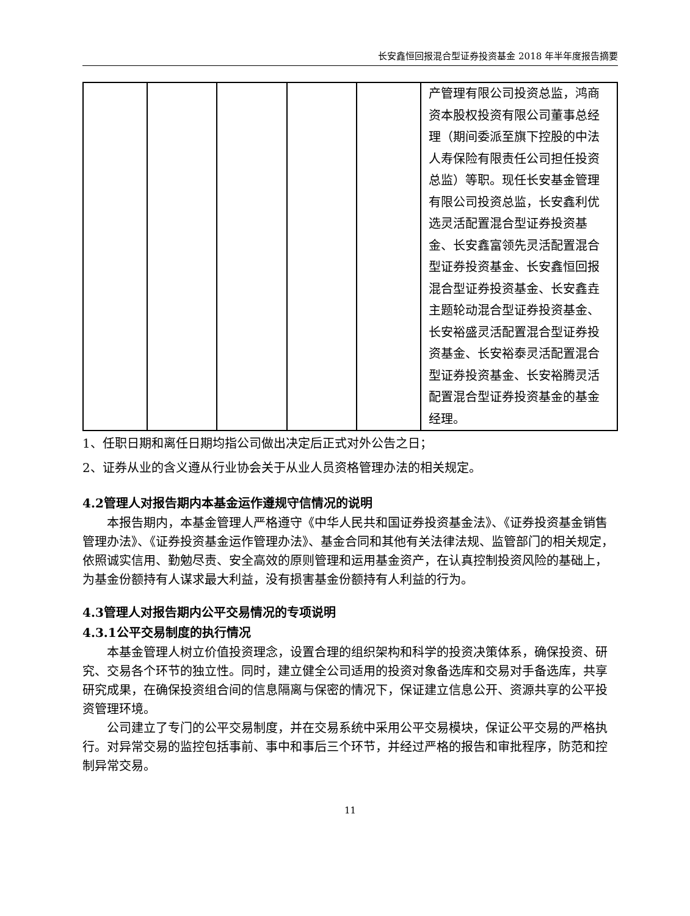长安鑫恒回报混合型证券投资基金 2018 年半年度报告摘要
| | | | | | 产管理有限公司投资总监，鸿商资本股权投资有限公司董事总经理（期间委派至旗下控股的中法人寿保险有限责任公司担任投资总监）等职。现任长安基金管理有限公司投资总监，长安鑫利优选灵活配置混合型证券投资基金、长安鑫富领先灵活配置混合型证券投资基金、长安鑫恒回报混合型证券投资基金、长安鑫垚主题轮动混合型证券投资基金、长安裕盛灵活配置混合型证券投资基金、长安裕泰灵活配置混合型证券投资基金、长安裕腾灵活配置混合型证券投资基金的基金经理。 |
1、任职日期和离任日期均指公司做出决定后正式对外公告之日；
2、证券从业的含义遵从行业协会关于从业人员资格管理办法的相关规定。
4.2管理人对报告期内本基金运作遵规守信情况的说明
本报告期内，本基金管理人严格遵守《中华人民共和国证券投资基金法》、《证券投资基金销售管理办法》、《证券投资基金运作管理办法》、基金合同和其他有关法律法规、监管部门的相关规定，依照诚实信用、勤勉尽责、安全高效的原则管理和运用基金资产，在认真控制投资风险的基础上，为基金份额持有人谋求最大利益，没有损害基金份额持有人利益的行为。
4.3管理人对报告期内公平交易情况的专项说明
4.3.1公平交易制度的执行情况
本基金管理人树立价值投资理念，设置合理的组织架构和科学的投资决策体系，确保投资、研究、交易各个环节的独立性。同时，建立健全公司适用的投资对象备选库和交易对手备选库，共享研究成果，在确保投资组合间的信息隔离与保密的情况下，保证建立信息公开、资源共享的公平投资管理环境。
公司建立了专门的公平交易制度，并在交易系统中采用公平交易模块，保证公平交易的严格执行。对异常交易的监控包括事前、事中和事后三个环节，并经过严格的报告和审批程序，防范和控制异常交易。
11